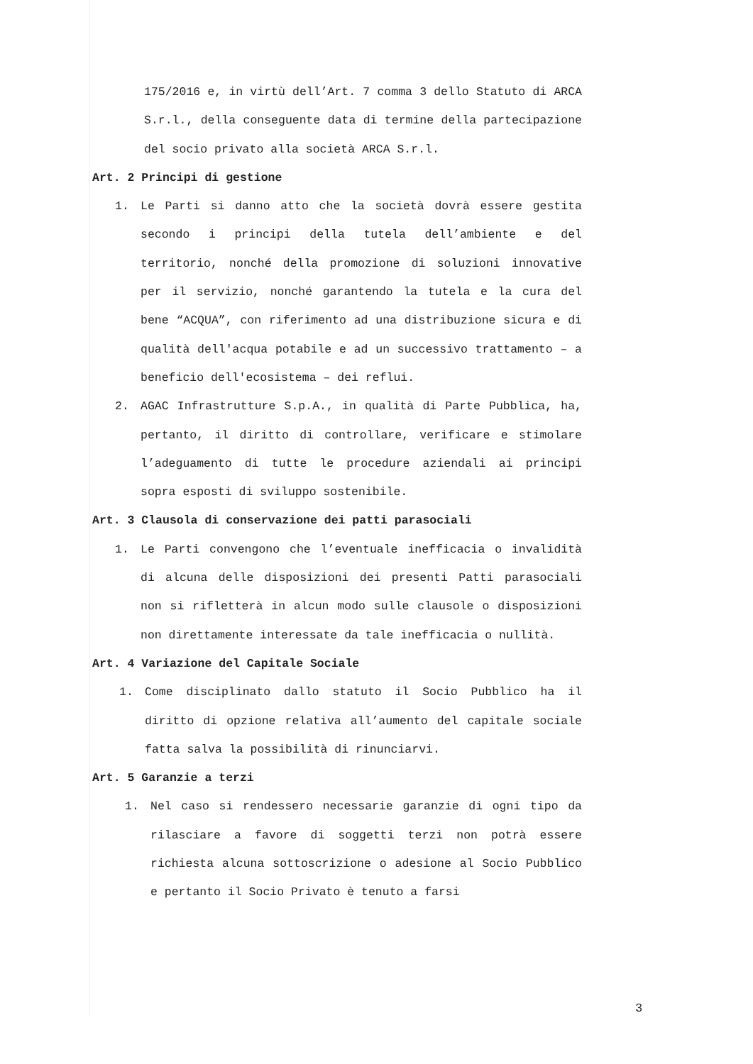175/2016 e, in virtù dell’Art. 7 comma 3 dello Statuto di ARCA S.r.l., della conseguente data di termine della partecipazione del socio privato alla società ARCA S.r.l.
Art. 2 Principi di gestione
1. Le Parti si danno atto che la società dovrà essere gestita secondo i principi della tutela dell’ambiente e del territorio, nonché della promozione di soluzioni innovative per il servizio, nonché garantendo la tutela e la cura del bene “ACQUA”, con riferimento ad una distribuzione sicura e di qualità dell'acqua potabile e ad un successivo trattamento – a beneficio dell'ecosistema – dei reflui.
2. AGAC Infrastrutture S.p.A., in qualità di Parte Pubblica, ha, pertanto, il diritto di controllare, verificare e stimolare l’adeguamento di tutte le procedure aziendali ai principi sopra esposti di sviluppo sostenibile.
Art. 3 Clausola di conservazione dei patti parasociali
1. Le Parti convengono che l’eventuale inefficacia o invalidità di alcuna delle disposizioni dei presenti Patti parasociali non si rifletterà in alcun modo sulle clausole o disposizioni non direttamente interessate da tale inefficacia o nullità.
Art. 4 Variazione del Capitale Sociale
1. Come disciplinato dallo statuto il Socio Pubblico ha il diritto di opzione relativa all’aumento del capitale sociale fatta salva la possibilità di rinunciarvi.
Art. 5 Garanzie a terzi
1. Nel caso si rendessero necessarie garanzie di ogni tipo da rilasciare a favore di soggetti terzi non potrà essere richiesta alcuna sottoscrizione o adesione al Socio Pubblico e pertanto il Socio Privato è tenuto a farsi
3